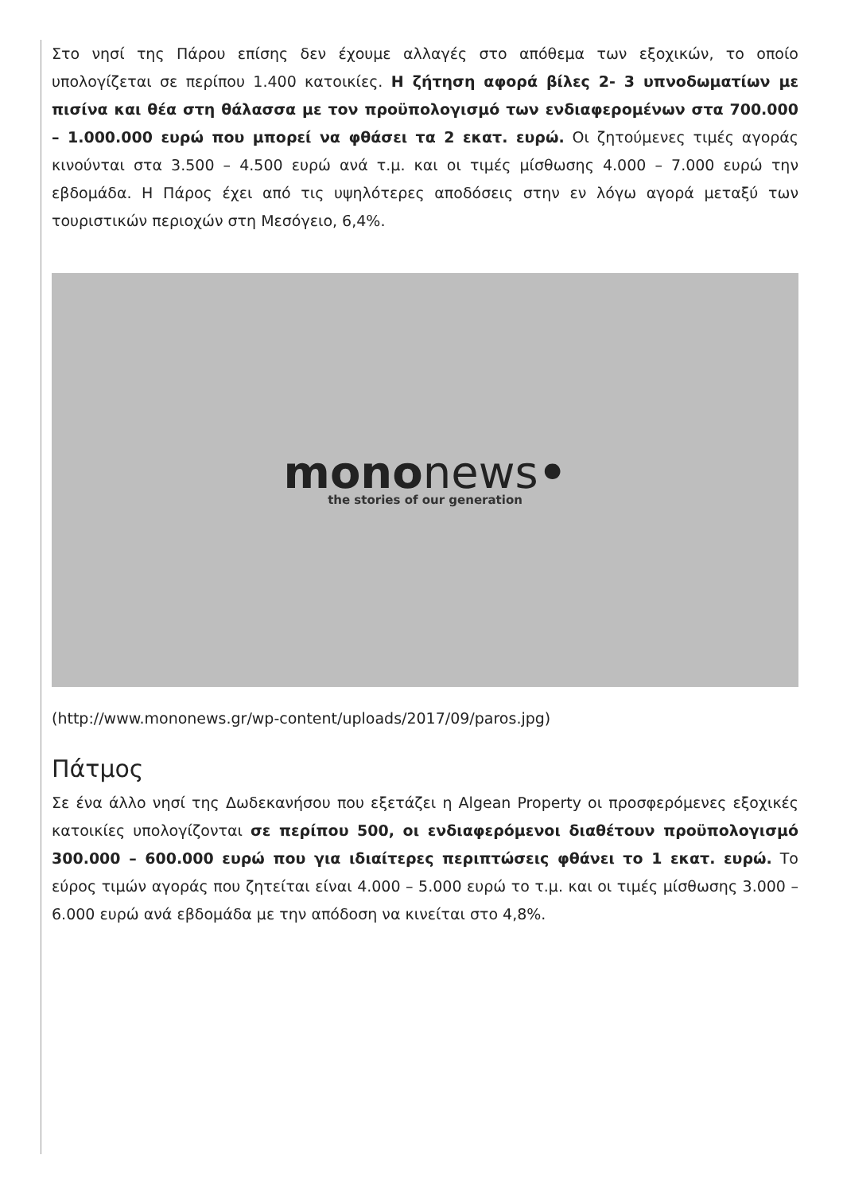Στο νησί της Πάρου επίσης δεν έχουμε αλλαγές στο απόθεμα των εξοχικών, το οποίο υπολογίζεται σε περίπου 1.400 κατοικίες. Η ζήτηση αφορά βίλες 2- 3 υπνοδωματίων με πισίνα και θέα στη θάλασσα με τον προϋπολογισμό των ενδιαφερομένων στα 700.000 – 1.000.000 ευρώ που μπορεί να φθάσει τα 2 εκατ. ευρώ. Οι ζητούμενες τιμές αγοράς κινούνται στα 3.500 – 4.500 ευρώ ανά τ.μ. και οι τιμές μίσθωσης 4.000 – 7.000 ευρώ την εβδομάδα. Η Πάρος έχει από τις υψηλότερες αποδόσεις στην εν λόγω αγορά μεταξύ των τουριστικών περιοχών στη Μεσόγειο, 6,4%.
mononews•
the stories of our generation
(http://www.mononews.gr/wp-content/uploads/2017/09/paros.jpg)
Πάτμος
Σε ένα άλλο νησί της Δωδεκανήσου που εξετάζει η Algean Property οι προσφερόμενες εξοχικές κατοικίες υπολογίζονται σε περίπου 500, οι ενδιαφερόμενοι διαθέτουν προϋπολογισμό 300.000 – 600.000 ευρώ που για ιδιαίτερες περιπτώσεις φθάνει το 1 εκατ. ευρώ. Το εύρος τιμών αγοράς που ζητείται είναι 4.000 – 5.000 ευρώ το τ.μ. και οι τιμές μίσθωσης 3.000 – 6.000 ευρώ ανά εβδομάδα με την απόδοση να κινείται στο 4,8%.